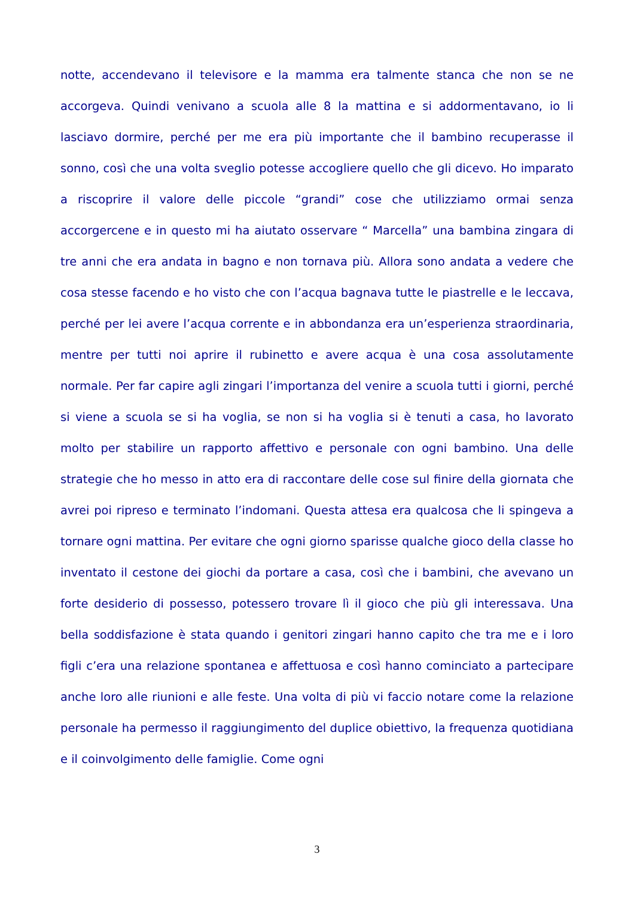notte, accendevano il televisore e la mamma era talmente stanca che non se ne accorgeva. Quindi venivano a scuola alle 8 la mattina e si addormentavano, io li lasciavo dormire, perché per me era più importante che il bambino recuperasse il sonno, così che una volta sveglio potesse accogliere quello che gli dicevo. Ho imparato a riscoprire il valore delle piccole “grandi” cose che utilizziamo ormai senza accorgercene e in questo mi ha aiutato osservare “ Marcella” una bambina zingara di tre anni che era andata in bagno e non tornava più. Allora sono andata a vedere che cosa stesse facendo e ho visto che con l’acqua bagnava tutte le piastrelle e le leccava, perché per lei avere l’acqua corrente e in abbondanza era un’esperienza straordinaria, mentre per tutti noi aprire il rubinetto e avere acqua è una cosa assolutamente normale. Per far capire agli zingari l’importanza del venire a scuola tutti i giorni, perché si viene a scuola se si ha voglia, se non si ha voglia si è tenuti a casa, ho lavorato molto per stabilire un rapporto affettivo e personale con ogni bambino. Una delle strategie che ho messo in atto era di raccontare delle cose sul finire della giornata che avrei poi ripreso e terminato l’indomani. Questa attesa era qualcosa che li spingeva a tornare ogni mattina. Per evitare che ogni giorno sparisse qualche gioco della classe ho inventato il cestone dei giochi da portare a casa, così che i bambini, che avevano un forte desiderio di possesso, potessero trovare lì il gioco che più gli interessava. Una bella soddisfazione è stata quando i genitori zingari hanno capito che tra me e i loro figli c’era una relazione spontanea e affettuosa e così hanno cominciato a partecipare anche loro alle riunioni e alle feste. Una volta di più vi faccio notare come la relazione personale ha permesso il raggiungimento del duplice obiettivo, la frequenza quotidiana e il coinvolgimento delle famiglie. Come ogni
3